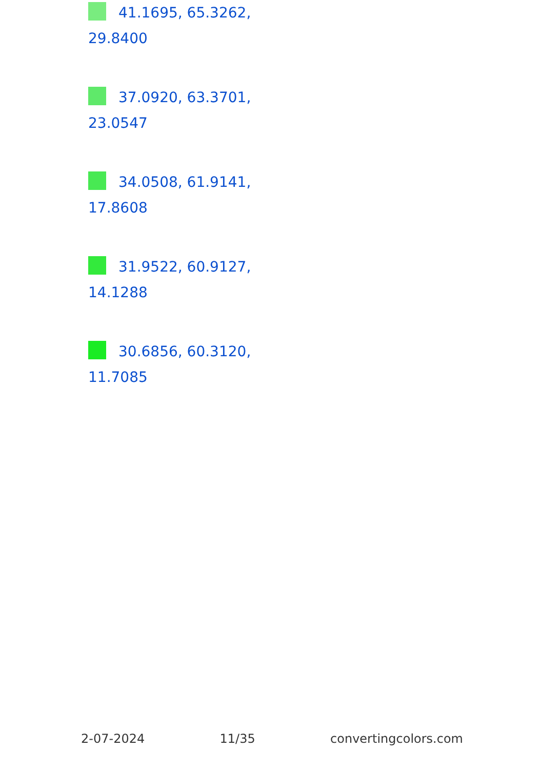41.1695, 65.3262, 29.8400
37.0920, 63.3701, 23.0547
34.0508, 61.9141, 17.8608
31.9522, 60.9127, 14.1288
30.6856, 60.3120, 11.7085
2-07-2024 11/35 convertingcolors.com